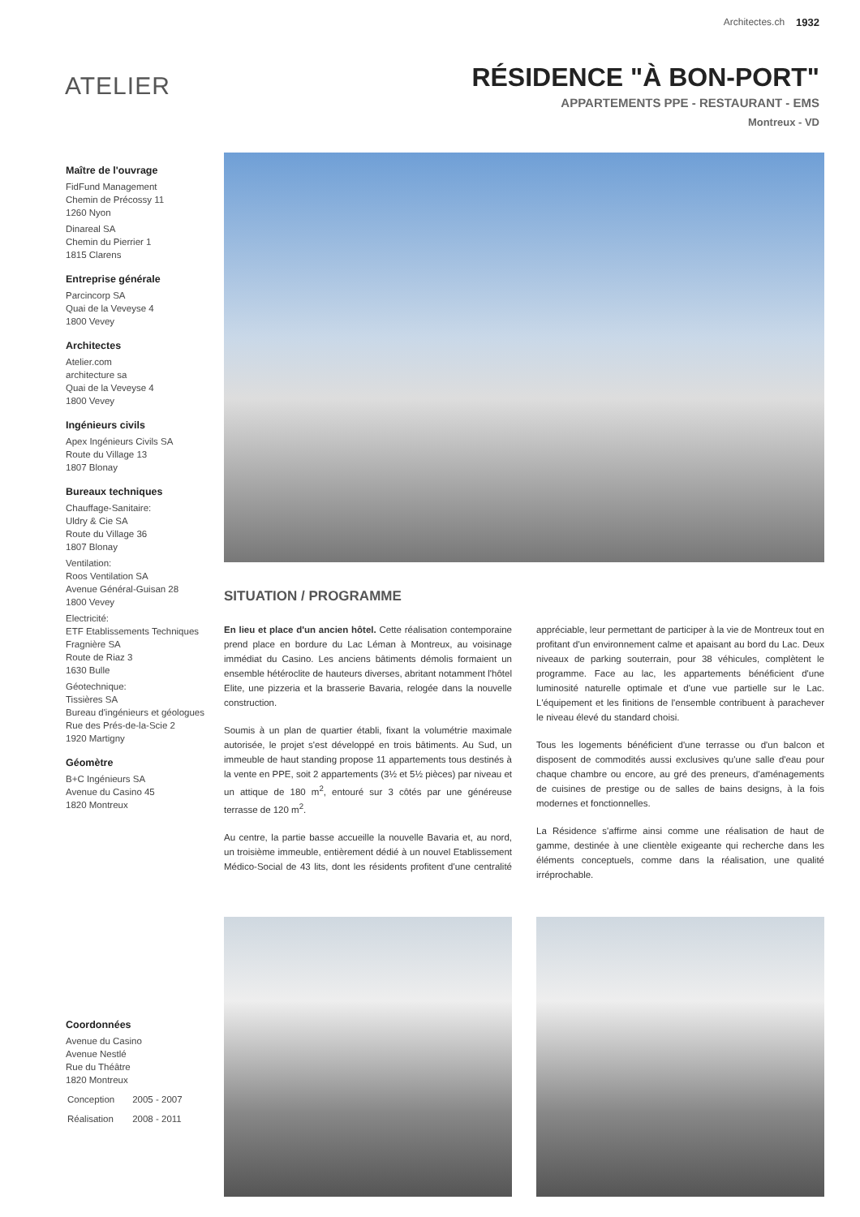Architectes.ch 1932
ATELIER
RÉSIDENCE "À BON-PORT"
APPARTEMENTS PPE - RESTAURANT - EMS
Montreux - VD
Maître de l'ouvrage
FidFund Management
Chemin de Précossy 11
1260 Nyon
Dinareal SA
Chemin du Pierrier 1
1815 Clarens
Entreprise générale
Parcincorp SA
Quai de la Veveyse 4
1800 Vevey
Architectes
Atelier.com
architecture sa
Quai de la Veveyse 4
1800 Vevey
Ingénieurs civils
Apex Ingénieurs Civils SA
Route du Village 13
1807 Blonay
Bureaux techniques
Chauffage-Sanitaire:
Uldry & Cie SA
Route du Village 36
1807 Blonay
Ventilation:
Roos Ventilation SA
Avenue Général-Guisan 28
1800 Vevey
Electricité:
ETF Etablissements Techniques Fragnière SA
Route de Riaz 3
1630 Bulle
Géotechnique:
Tissières SA
Bureau d'ingénieurs et géologues
Rue des Prés-de-la-Scie 2
1920 Martigny
Géomètre
B+C Ingénieurs SA
Avenue du Casino 45
1820 Montreux
Coordonnées
Avenue du Casino
Avenue Nestlé
Rue du Théâtre
1820 Montreux
| Conception | 2005 - 2007 |
| Réalisation | 2008 - 2011 |
SITUATION / PROGRAMME
En lieu et place d'un ancien hôtel. Cette réalisation contemporaine prend place en bordure du Lac Léman à Montreux, au voisinage immédiat du Casino. Les anciens bâtiments démolis formaient un ensemble hétéroclite de hauteurs diverses, abritant notamment l'hôtel Elite, une pizzeria et la brasserie Bavaria, relogée dans la nouvelle construction.
Soumis à un plan de quartier établi, fixant la volumétrie maximale autorisée, le projet s'est développé en trois bâtiments. Au Sud, un immeuble de haut standing propose 11 appartements tous destinés à la vente en PPE, soit 2 appartements (3½ et 5½ pièces) par niveau et un attique de 180 m<sup>2</sup>, entouré sur 3 côtés par une généreuse terrasse de 120 m<sup>2</sup>.
Au centre, la partie basse accueille la nouvelle Bavaria et, au nord, un troisième immeuble, entièrement dédié à un nouvel Etablissement Médico-Social de 43 lits, dont les résidents profitent d'une centralité appréciable, leur permettant de participer à la vie de Montreux tout en profitant d'un environnement calme et apaisant au bord du Lac. Deux niveaux de parking souterrain, pour 38 véhicules, complètent le programme. Face au lac, les appartements bénéficient d'une luminosité naturelle optimale et d'une vue partielle sur le Lac. L'équipement et les finitions de l'ensemble contribuent à parachever le niveau élevé du standard choisi.
Tous les logements bénéficient d'une terrasse ou d'un balcon et disposent de commodités aussi exclusives qu'une salle d'eau pour chaque chambre ou encore, au gré des preneurs, d'aménagements de cuisines de prestige ou de salles de bains designs, à la fois modernes et fonctionnelles.
La Résidence s'affirme ainsi comme une réalisation de haut de gamme, destinée à une clientèle exigeante qui recherche dans les éléments conceptuels, comme dans la réalisation, une qualité irréprochable.